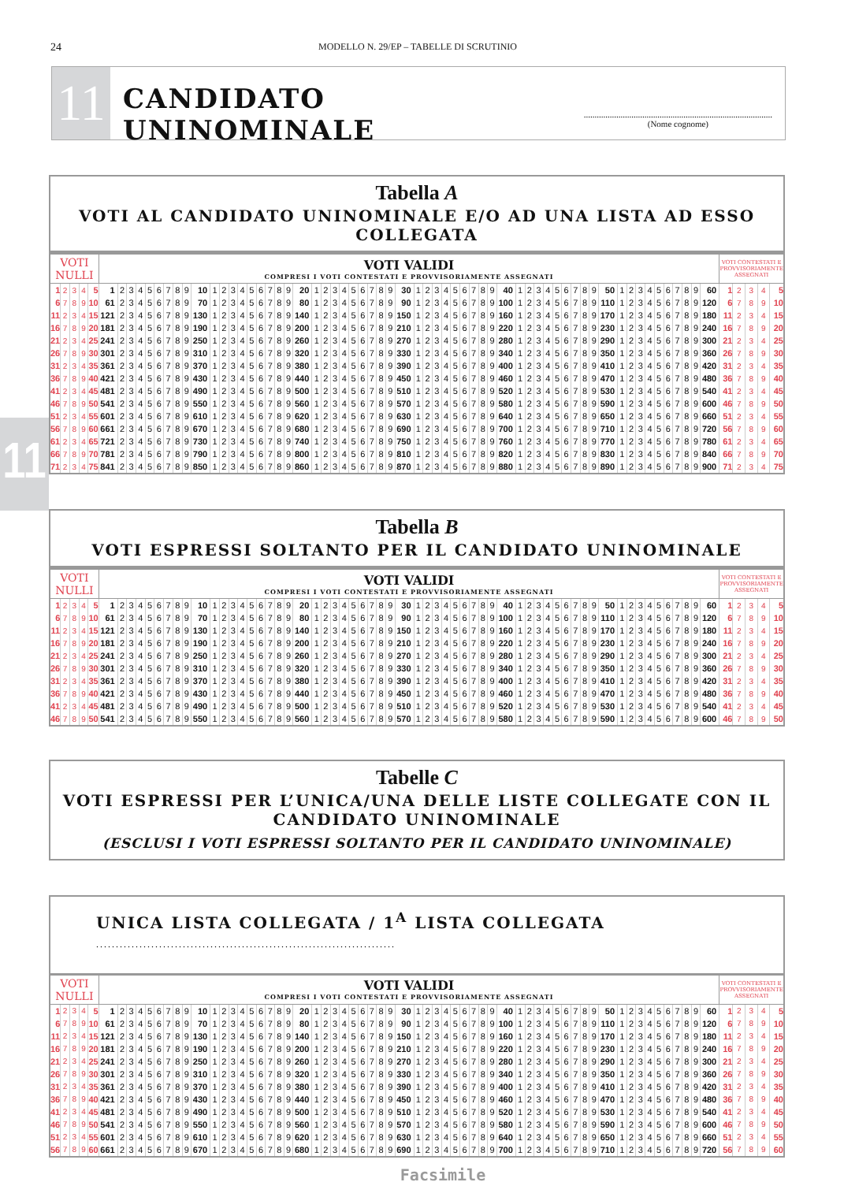24 MODELLO N. 29/EP – TABELLE DI SCRUTINIO
11
CANDIDATO UNINOMINALE .......................................................................................
(Nome cognome)
Tabella A
VOTI AL CANDIDATO UNINOMINALE E/O AD UNA LISTA AD ESSO COLLEGATA
| VOTI NULLI | | | | | VOTI VALIDI COMPRESI I VOTI CONTESTATI E PROVVISORIAMENTE ASSEGNATI | | | | | | | | | | | | | | | | | | | | | | | | | | | | | | | | | | | | | | | | | | | | | | | | | | | | | | | | | | | | VOTI CONTESTATI E PROVVISORIAMENTE ASSEGNATI | | | | |
| --- | --- | --- | --- | --- | --- | --- | --- | --- | --- | --- | --- | --- | --- | --- | --- | --- | --- | --- | --- | --- | --- | --- | --- | --- | --- | --- | --- | --- | --- | --- | --- | --- | --- | --- | --- | --- | --- | --- | --- | --- | --- | --- | --- | --- | --- | --- | --- | --- | --- | --- | --- | --- | --- | --- | --- | --- | --- | --- | --- | --- | --- | --- | --- | --- | --- | --- | --- | --- | --- |
| 1 | 2 | 3 | 4 | 5 | 1 | 2 | 3 | 4 | 5 | 6 | 7 | 8 | 9 | 10 | 1 | 2 | 3 | 4 | 5 | 6 | 7 | 8 | 9 | 20 | 1 | 2 | 3 | 4 | 5 | 6 | 7 | 8 | 9 | 30 | 1 | 2 | 3 | 4 | 5 | 6 | 7 | 8 | 9 | 40 | 1 | 2 | 3 | 4 | 5 | 6 | 7 | 8 | 9 | 50 | 1 | 2 | 3 | 4 | 5 | 6 | 7 | 8 | 9 | 60 | 1 | 2 | 3 | 4 | 5 |
| 6 | 7 | 8 | 9 | 10 | 61 | 2 | 3 | 4 | 5 | 6 | 7 | 8 | 9 | 70 | 1 | 2 | 3 | 4 | 5 | 6 | 7 | 8 | 9 | 80 | 1 | 2 | 3 | 4 | 5 | 6 | 7 | 8 | 9 | 90 | 1 | 2 | 3 | 4 | 5 | 6 | 7 | 8 | 9 | 100 | 1 | 2 | 3 | 4 | 5 | 6 | 7 | 8 | 9 | 110 | 1 | 2 | 3 | 4 | 5 | 6 | 7 | 8 | 9 | 120 | 6 | 7 | 8 | 9 | 10 |
| 11 | 2 | 3 | 4 | 15 | 121 | 2 | 3 | 4 | 5 | 6 | 7 | 8 | 9 | 130 | 1 | 2 | 3 | 4 | 5 | 6 | 7 | 8 | 9 | 140 | 1 | 2 | 3 | 4 | 5 | 6 | 7 | 8 | 9 | 150 | 1 | 2 | 3 | 4 | 5 | 6 | 7 | 8 | 9 | 160 | 1 | 2 | 3 | 4 | 5 | 6 | 7 | 8 | 9 | 170 | 1 | 2 | 3 | 4 | 5 | 6 | 7 | 8 | 9 | 180 | 11 | 2 | 3 | 4 | 15 |
| 16 | 7 | 8 | 9 | 20 | 181 | 2 | 3 | 4 | 5 | 6 | 7 | 8 | 9 | 190 | 1 | 2 | 3 | 4 | 5 | 6 | 7 | 8 | 9 | 200 | 1 | 2 | 3 | 4 | 5 | 6 | 7 | 8 | 9 | 210 | 1 | 2 | 3 | 4 | 5 | 6 | 7 | 8 | 9 | 220 | 1 | 2 | 3 | 4 | 5 | 6 | 7 | 8 | 9 | 230 | 1 | 2 | 3 | 4 | 5 | 6 | 7 | 8 | 9 | 240 | 16 | 7 | 8 | 9 | 20 |
| 21 | 2 | 3 | 4 | 25 | 241 | 2 | 3 | 4 | 5 | 6 | 7 | 8 | 9 | 250 | 1 | 2 | 3 | 4 | 5 | 6 | 7 | 8 | 9 | 260 | 1 | 2 | 3 | 4 | 5 | 6 | 7 | 8 | 9 | 270 | 1 | 2 | 3 | 4 | 5 | 6 | 7 | 8 | 9 | 280 | 1 | 2 | 3 | 4 | 5 | 6 | 7 | 8 | 9 | 290 | 1 | 2 | 3 | 4 | 5 | 6 | 7 | 8 | 9 | 300 | 21 | 2 | 3 | 4 | 25 |
| 26 | 7 | 8 | 9 | 30 | 301 | 2 | 3 | 4 | 5 | 6 | 7 | 8 | 9 | 310 | 1 | 2 | 3 | 4 | 5 | 6 | 7 | 8 | 9 | 320 | 1 | 2 | 3 | 4 | 5 | 6 | 7 | 8 | 9 | 330 | 1 | 2 | 3 | 4 | 5 | 6 | 7 | 8 | 9 | 340 | 1 | 2 | 3 | 4 | 5 | 6 | 7 | 8 | 9 | 350 | 1 | 2 | 3 | 4 | 5 | 6 | 7 | 8 | 9 | 360 | 26 | 7 | 8 | 9 | 30 |
| 31 | 2 | 3 | 4 | 35 | 361 | 2 | 3 | 4 | 5 | 6 | 7 | 8 | 9 | 370 | 1 | 2 | 3 | 4 | 5 | 6 | 7 | 8 | 9 | 380 | 1 | 2 | 3 | 4 | 5 | 6 | 7 | 8 | 9 | 390 | 1 | 2 | 3 | 4 | 5 | 6 | 7 | 8 | 9 | 400 | 1 | 2 | 3 | 4 | 5 | 6 | 7 | 8 | 9 | 410 | 1 | 2 | 3 | 4 | 5 | 6 | 7 | 8 | 9 | 420 | 31 | 2 | 3 | 4 | 35 |
| 36 | 7 | 8 | 9 | 40 | 421 | 2 | 3 | 4 | 5 | 6 | 7 | 8 | 9 | 430 | 1 | 2 | 3 | 4 | 5 | 6 | 7 | 8 | 9 | 440 | 1 | 2 | 3 | 4 | 5 | 6 | 7 | 8 | 9 | 450 | 1 | 2 | 3 | 4 | 5 | 6 | 7 | 8 | 9 | 460 | 1 | 2 | 3 | 4 | 5 | 6 | 7 | 8 | 9 | 470 | 1 | 2 | 3 | 4 | 5 | 6 | 7 | 8 | 9 | 480 | 36 | 7 | 8 | 9 | 40 |
| 41 | 2 | 3 | 4 | 45 | 481 | 2 | 3 | 4 | 5 | 6 | 7 | 8 | 9 | 490 | 1 | 2 | 3 | 4 | 5 | 6 | 7 | 8 | 9 | 500 | 1 | 2 | 3 | 4 | 5 | 6 | 7 | 8 | 9 | 510 | 1 | 2 | 3 | 4 | 5 | 6 | 7 | 8 | 9 | 520 | 1 | 2 | 3 | 4 | 5 | 6 | 7 | 8 | 9 | 530 | 1 | 2 | 3 | 4 | 5 | 6 | 7 | 8 | 9 | 540 | 41 | 2 | 3 | 4 | 45 |
| 46 | 7 | 8 | 9 | 50 | 541 | 2 | 3 | 4 | 5 | 6 | 7 | 8 | 9 | 550 | 1 | 2 | 3 | 4 | 5 | 6 | 7 | 8 | 9 | 560 | 1 | 2 | 3 | 4 | 5 | 6 | 7 | 8 | 9 | 570 | 1 | 2 | 3 | 4 | 5 | 6 | 7 | 8 | 9 | 580 | 1 | 2 | 3 | 4 | 5 | 6 | 7 | 8 | 9 | 590 | 1 | 2 | 3 | 4 | 5 | 6 | 7 | 8 | 9 | 600 | 46 | 7 | 8 | 9 | 50 |
| 51 | 2 | 3 | 4 | 55 | 601 | 2 | 3 | 4 | 5 | 6 | 7 | 8 | 9 | 610 | 1 | 2 | 3 | 4 | 5 | 6 | 7 | 8 | 9 | 620 | 1 | 2 | 3 | 4 | 5 | 6 | 7 | 8 | 9 | 630 | 1 | 2 | 3 | 4 | 5 | 6 | 7 | 8 | 9 | 640 | 1 | 2 | 3 | 4 | 5 | 6 | 7 | 8 | 9 | 650 | 1 | 2 | 3 | 4 | 5 | 6 | 7 | 8 | 9 | 660 | 51 | 2 | 3 | 4 | 55 |
| 56 | 7 | 8 | 9 | 60 | 661 | 2 | 3 | 4 | 5 | 6 | 7 | 8 | 9 | 670 | 1 | 2 | 3 | 4 | 5 | 6 | 7 | 8 | 9 | 680 | 1 | 2 | 3 | 4 | 5 | 6 | 7 | 8 | 9 | 690 | 1 | 2 | 3 | 4 | 5 | 6 | 7 | 8 | 9 | 700 | 1 | 2 | 3 | 4 | 5 | 6 | 7 | 8 | 9 | 710 | 1 | 2 | 3 | 4 | 5 | 6 | 7 | 8 | 9 | 720 | 56 | 7 | 8 | 9 | 60 |
| 61 | 2 | 3 | 4 | 65 | 721 | 2 | 3 | 4 | 5 | 6 | 7 | 8 | 9 | 730 | 1 | 2 | 3 | 4 | 5 | 6 | 7 | 8 | 9 | 740 | 1 | 2 | 3 | 4 | 5 | 6 | 7 | 8 | 9 | 750 | 1 | 2 | 3 | 4 | 5 | 6 | 7 | 8 | 9 | 760 | 1 | 2 | 3 | 4 | 5 | 6 | 7 | 8 | 9 | 770 | 1 | 2 | 3 | 4 | 5 | 6 | 7 | 8 | 9 | 780 | 61 | 2 | 3 | 4 | 65 |
| 66 | 7 | 8 | 9 | 70 | 781 | 2 | 3 | 4 | 5 | 6 | 7 | 8 | 9 | 790 | 1 | 2 | 3 | 4 | 5 | 6 | 7 | 8 | 9 | 800 | 1 | 2 | 3 | 4 | 5 | 6 | 7 | 8 | 9 | 810 | 1 | 2 | 3 | 4 | 5 | 6 | 7 | 8 | 9 | 820 | 1 | 2 | 3 | 4 | 5 | 6 | 7 | 8 | 9 | 830 | 1 | 2 | 3 | 4 | 5 | 6 | 7 | 8 | 9 | 840 | 66 | 7 | 8 | 9 | 70 |
| 71 | 2 | 3 | 4 | 75 | 841 | 2 | 3 | 4 | 5 | 6 | 7 | 8 | 9 | 850 | 1 | 2 | 3 | 4 | 5 | 6 | 7 | 8 | 9 | 860 | 1 | 2 | 3 | 4 | 5 | 6 | 7 | 8 | 9 | 870 | 1 | 2 | 3 | 4 | 5 | 6 | 7 | 8 | 9 | 880 | 1 | 2 | 3 | 4 | 5 | 6 | 7 | 8 | 9 | 890 | 1 | 2 | 3 | 4 | 5 | 6 | 7 | 8 | 9 | 900 | 71 | 2 | 3 | 4 | 75 |
Tabella B
VOTI ESPRESSI SOLTANTO PER IL CANDIDATO UNINOMINALE
| VOTI NULLI | | | | | VOTI VALIDI COMPRESI I VOTI CONTESTATI E PROVVISORIAMENTE ASSEGNATI | | | | | | | | | | | | | | | | | | | | | | | | | | | | | | | | | | | | | | | | | | | | | | | | | | | | | | | | | | | | VOTI CONTESTATI E PROVVISORIAMENTE ASSEGNATI | | | | |
| --- | --- | --- | --- | --- | --- | --- | --- | --- | --- | --- | --- | --- | --- | --- | --- | --- | --- | --- | --- | --- | --- | --- | --- | --- | --- | --- | --- | --- | --- | --- | --- | --- | --- | --- | --- | --- | --- | --- | --- | --- | --- | --- | --- | --- | --- | --- | --- | --- | --- | --- | --- | --- | --- | --- | --- | --- | --- | --- | --- | --- | --- | --- | --- | --- | --- | --- | --- | --- | --- |
| 1 | 2 | 3 | 4 | 5 | 1 | 2 | 3 | 4 | 5 | 6 | 7 | 8 | 9 | 10 | 1 | 2 | 3 | 4 | 5 | 6 | 7 | 8 | 9 | 20 | 1 | 2 | 3 | 4 | 5 | 6 | 7 | 8 | 9 | 30 | 1 | 2 | 3 | 4 | 5 | 6 | 7 | 8 | 9 | 40 | 1 | 2 | 3 | 4 | 5 | 6 | 7 | 8 | 9 | 50 | 1 | 2 | 3 | 4 | 5 | 6 | 7 | 8 | 9 | 60 | 1 | 2 | 3 | 4 | 5 |
| 6 | 7 | 8 | 9 | 10 | 61 | 2 | 3 | 4 | 5 | 6 | 7 | 8 | 9 | 70 | 1 | 2 | 3 | 4 | 5 | 6 | 7 | 8 | 9 | 80 | 1 | 2 | 3 | 4 | 5 | 6 | 7 | 8 | 9 | 90 | 1 | 2 | 3 | 4 | 5 | 6 | 7 | 8 | 9 | 100 | 1 | 2 | 3 | 4 | 5 | 6 | 7 | 8 | 9 | 110 | 1 | 2 | 3 | 4 | 5 | 6 | 7 | 8 | 9 | 120 | 6 | 7 | 8 | 9 | 10 |
| 11 | 2 | 3 | 4 | 15 | 121 | 2 | 3 | 4 | 5 | 6 | 7 | 8 | 9 | 130 | 1 | 2 | 3 | 4 | 5 | 6 | 7 | 8 | 9 | 140 | 1 | 2 | 3 | 4 | 5 | 6 | 7 | 8 | 9 | 150 | 1 | 2 | 3 | 4 | 5 | 6 | 7 | 8 | 9 | 160 | 1 | 2 | 3 | 4 | 5 | 6 | 7 | 8 | 9 | 170 | 1 | 2 | 3 | 4 | 5 | 6 | 7 | 8 | 9 | 180 | 11 | 2 | 3 | 4 | 15 |
| 16 | 7 | 8 | 9 | 20 | 181 | 2 | 3 | 4 | 5 | 6 | 7 | 8 | 9 | 190 | 1 | 2 | 3 | 4 | 5 | 6 | 7 | 8 | 9 | 200 | 1 | 2 | 3 | 4 | 5 | 6 | 7 | 8 | 9 | 210 | 1 | 2 | 3 | 4 | 5 | 6 | 7 | 8 | 9 | 220 | 1 | 2 | 3 | 4 | 5 | 6 | 7 | 8 | 9 | 230 | 1 | 2 | 3 | 4 | 5 | 6 | 7 | 8 | 9 | 240 | 16 | 7 | 8 | 9 | 20 |
| 21 | 2 | 3 | 4 | 25 | 241 | 2 | 3 | 4 | 5 | 6 | 7 | 8 | 9 | 250 | 1 | 2 | 3 | 4 | 5 | 6 | 7 | 8 | 9 | 260 | 1 | 2 | 3 | 4 | 5 | 6 | 7 | 8 | 9 | 270 | 1 | 2 | 3 | 4 | 5 | 6 | 7 | 8 | 9 | 280 | 1 | 2 | 3 | 4 | 5 | 6 | 7 | 8 | 9 | 290 | 1 | 2 | 3 | 4 | 5 | 6 | 7 | 8 | 9 | 300 | 21 | 2 | 3 | 4 | 25 |
| 26 | 7 | 8 | 9 | 30 | 301 | 2 | 3 | 4 | 5 | 6 | 7 | 8 | 9 | 310 | 1 | 2 | 3 | 4 | 5 | 6 | 7 | 8 | 9 | 320 | 1 | 2 | 3 | 4 | 5 | 6 | 7 | 8 | 9 | 330 | 1 | 2 | 3 | 4 | 5 | 6 | 7 | 8 | 9 | 340 | 1 | 2 | 3 | 4 | 5 | 6 | 7 | 8 | 9 | 350 | 1 | 2 | 3 | 4 | 5 | 6 | 7 | 8 | 9 | 360 | 26 | 7 | 8 | 9 | 30 |
| 31 | 2 | 3 | 4 | 35 | 361 | 2 | 3 | 4 | 5 | 6 | 7 | 8 | 9 | 370 | 1 | 2 | 3 | 4 | 5 | 6 | 7 | 8 | 9 | 380 | 1 | 2 | 3 | 4 | 5 | 6 | 7 | 8 | 9 | 390 | 1 | 2 | 3 | 4 | 5 | 6 | 7 | 8 | 9 | 400 | 1 | 2 | 3 | 4 | 5 | 6 | 7 | 8 | 9 | 410 | 1 | 2 | 3 | 4 | 5 | 6 | 7 | 8 | 9 | 420 | 31 | 2 | 3 | 4 | 35 |
| 36 | 7 | 8 | 9 | 40 | 421 | 2 | 3 | 4 | 5 | 6 | 7 | 8 | 9 | 430 | 1 | 2 | 3 | 4 | 5 | 6 | 7 | 8 | 9 | 440 | 1 | 2 | 3 | 4 | 5 | 6 | 7 | 8 | 9 | 450 | 1 | 2 | 3 | 4 | 5 | 6 | 7 | 8 | 9 | 460 | 1 | 2 | 3 | 4 | 5 | 6 | 7 | 8 | 9 | 470 | 1 | 2 | 3 | 4 | 5 | 6 | 7 | 8 | 9 | 480 | 36 | 7 | 8 | 9 | 40 |
| 41 | 2 | 3 | 4 | 45 | 481 | 2 | 3 | 4 | 5 | 6 | 7 | 8 | 9 | 490 | 1 | 2 | 3 | 4 | 5 | 6 | 7 | 8 | 9 | 500 | 1 | 2 | 3 | 4 | 5 | 6 | 7 | 8 | 9 | 510 | 1 | 2 | 3 | 4 | 5 | 6 | 7 | 8 | 9 | 520 | 1 | 2 | 3 | 4 | 5 | 6 | 7 | 8 | 9 | 530 | 1 | 2 | 3 | 4 | 5 | 6 | 7 | 8 | 9 | 540 | 41 | 2 | 3 | 4 | 45 |
| 46 | 7 | 8 | 9 | 50 | 541 | 2 | 3 | 4 | 5 | 6 | 7 | 8 | 9 | 550 | 1 | 2 | 3 | 4 | 5 | 6 | 7 | 8 | 9 | 560 | 1 | 2 | 3 | 4 | 5 | 6 | 7 | 8 | 9 | 570 | 1 | 2 | 3 | 4 | 5 | 6 | 7 | 8 | 9 | 580 | 1 | 2 | 3 | 4 | 5 | 6 | 7 | 8 | 9 | 590 | 1 | 2 | 3 | 4 | 5 | 6 | 7 | 8 | 9 | 600 | 46 | 7 | 8 | 9 | 50 |
Tabelle C
VOTI ESPRESSI PER L’UNICA/UNA DELLE LISTE COLLEGATE CON IL CANDIDATO UNINOMINALE
(ESCLUSI I VOTI ESPRESSI SOLTANTO PER IL CANDIDATO UNINOMINALE)
UNICA LISTA COLLEGATA / 1<sup>A</sup> LISTA COLLEGATA ............................................................................
| VOTI NULLI | | | | | VOTI VALIDI COMPRESI I VOTI CONTESTATI E PROVVISORIAMENTE ASSEGNATI | | | | | | | | | | | | | | | | | | | | | | | | | | | | | | | | | | | | | | | | | | | | | | | | | | | | | | | | | | | | VOTI CONTESTATI E PROVVISORIAMENTE ASSEGNATI | | | | |
| --- | --- | --- | --- | --- | --- | --- | --- | --- | --- | --- | --- | --- | --- | --- | --- | --- | --- | --- | --- | --- | --- | --- | --- | --- | --- | --- | --- | --- | --- | --- | --- | --- | --- | --- | --- | --- | --- | --- | --- | --- | --- | --- | --- | --- | --- | --- | --- | --- | --- | --- | --- | --- | --- | --- | --- | --- | --- | --- | --- | --- | --- | --- | --- | --- | --- | --- | --- | --- | --- |
| 1 | 2 | 3 | 4 | 5 | 1 | 2 | 3 | 4 | 5 | 6 | 7 | 8 | 9 | 10 | 1 | 2 | 3 | 4 | 5 | 6 | 7 | 8 | 9 | 20 | 1 | 2 | 3 | 4 | 5 | 6 | 7 | 8 | 9 | 30 | 1 | 2 | 3 | 4 | 5 | 6 | 7 | 8 | 9 | 40 | 1 | 2 | 3 | 4 | 5 | 6 | 7 | 8 | 9 | 50 | 1 | 2 | 3 | 4 | 5 | 6 | 7 | 8 | 9 | 60 | 1 | 2 | 3 | 4 | 5 |
| 6 | 7 | 8 | 9 | 10 | 61 | 2 | 3 | 4 | 5 | 6 | 7 | 8 | 9 | 70 | 1 | 2 | 3 | 4 | 5 | 6 | 7 | 8 | 9 | 80 | 1 | 2 | 3 | 4 | 5 | 6 | 7 | 8 | 9 | 90 | 1 | 2 | 3 | 4 | 5 | 6 | 7 | 8 | 9 | 100 | 1 | 2 | 3 | 4 | 5 | 6 | 7 | 8 | 9 | 110 | 1 | 2 | 3 | 4 | 5 | 6 | 7 | 8 | 9 | 120 | 6 | 7 | 8 | 9 | 10 |
| 11 | 2 | 3 | 4 | 15 | 121 | 2 | 3 | 4 | 5 | 6 | 7 | 8 | 9 | 130 | 1 | 2 | 3 | 4 | 5 | 6 | 7 | 8 | 9 | 140 | 1 | 2 | 3 | 4 | 5 | 6 | 7 | 8 | 9 | 150 | 1 | 2 | 3 | 4 | 5 | 6 | 7 | 8 | 9 | 160 | 1 | 2 | 3 | 4 | 5 | 6 | 7 | 8 | 9 | 170 | 1 | 2 | 3 | 4 | 5 | 6 | 7 | 8 | 9 | 180 | 11 | 2 | 3 | 4 | 15 |
| 16 | 7 | 8 | 9 | 20 | 181 | 2 | 3 | 4 | 5 | 6 | 7 | 8 | 9 | 190 | 1 | 2 | 3 | 4 | 5 | 6 | 7 | 8 | 9 | 200 | 1 | 2 | 3 | 4 | 5 | 6 | 7 | 8 | 9 | 210 | 1 | 2 | 3 | 4 | 5 | 6 | 7 | 8 | 9 | 220 | 1 | 2 | 3 | 4 | 5 | 6 | 7 | 8 | 9 | 230 | 1 | 2 | 3 | 4 | 5 | 6 | 7 | 8 | 9 | 240 | 16 | 7 | 8 | 9 | 20 |
| 21 | 2 | 3 | 4 | 25 | 241 | 2 | 3 | 4 | 5 | 6 | 7 | 8 | 9 | 250 | 1 | 2 | 3 | 4 | 5 | 6 | 7 | 8 | 9 | 260 | 1 | 2 | 3 | 4 | 5 | 6 | 7 | 8 | 9 | 270 | 1 | 2 | 3 | 4 | 5 | 6 | 7 | 8 | 9 | 280 | 1 | 2 | 3 | 4 | 5 | 6 | 7 | 8 | 9 | 290 | 1 | 2 | 3 | 4 | 5 | 6 | 7 | 8 | 9 | 300 | 21 | 2 | 3 | 4 | 25 |
| 26 | 7 | 8 | 9 | 30 | 301 | 2 | 3 | 4 | 5 | 6 | 7 | 8 | 9 | 310 | 1 | 2 | 3 | 4 | 5 | 6 | 7 | 8 | 9 | 320 | 1 | 2 | 3 | 4 | 5 | 6 | 7 | 8 | 9 | 330 | 1 | 2 | 3 | 4 | 5 | 6 | 7 | 8 | 9 | 340 | 1 | 2 | 3 | 4 | 5 | 6 | 7 | 8 | 9 | 350 | 1 | 2 | 3 | 4 | 5 | 6 | 7 | 8 | 9 | 360 | 26 | 7 | 8 | 9 | 30 |
| 31 | 2 | 3 | 4 | 35 | 361 | 2 | 3 | 4 | 5 | 6 | 7 | 8 | 9 | 370 | 1 | 2 | 3 | 4 | 5 | 6 | 7 | 8 | 9 | 380 | 1 | 2 | 3 | 4 | 5 | 6 | 7 | 8 | 9 | 390 | 1 | 2 | 3 | 4 | 5 | 6 | 7 | 8 | 9 | 400 | 1 | 2 | 3 | 4 | 5 | 6 | 7 | 8 | 9 | 410 | 1 | 2 | 3 | 4 | 5 | 6 | 7 | 8 | 9 | 420 | 31 | 2 | 3 | 4 | 35 |
| 36 | 7 | 8 | 9 | 40 | 421 | 2 | 3 | 4 | 5 | 6 | 7 | 8 | 9 | 430 | 1 | 2 | 3 | 4 | 5 | 6 | 7 | 8 | 9 | 440 | 1 | 2 | 3 | 4 | 5 | 6 | 7 | 8 | 9 | 450 | 1 | 2 | 3 | 4 | 5 | 6 | 7 | 8 | 9 | 460 | 1 | 2 | 3 | 4 | 5 | 6 | 7 | 8 | 9 | 470 | 1 | 2 | 3 | 4 | 5 | 6 | 7 | 8 | 9 | 480 | 36 | 7 | 8 | 9 | 40 |
| 41 | 2 | 3 | 4 | 45 | 481 | 2 | 3 | 4 | 5 | 6 | 7 | 8 | 9 | 490 | 1 | 2 | 3 | 4 | 5 | 6 | 7 | 8 | 9 | 500 | 1 | 2 | 3 | 4 | 5 | 6 | 7 | 8 | 9 | 510 | 1 | 2 | 3 | 4 | 5 | 6 | 7 | 8 | 9 | 520 | 1 | 2 | 3 | 4 | 5 | 6 | 7 | 8 | 9 | 530 | 1 | 2 | 3 | 4 | 5 | 6 | 7 | 8 | 9 | 540 | 41 | 2 | 3 | 4 | 45 |
| 46 | 7 | 8 | 9 | 50 | 541 | 2 | 3 | 4 | 5 | 6 | 7 | 8 | 9 | 550 | 1 | 2 | 3 | 4 | 5 | 6 | 7 | 8 | 9 | 560 | 1 | 2 | 3 | 4 | 5 | 6 | 7 | 8 | 9 | 570 | 1 | 2 | 3 | 4 | 5 | 6 | 7 | 8 | 9 | 580 | 1 | 2 | 3 | 4 | 5 | 6 | 7 | 8 | 9 | 590 | 1 | 2 | 3 | 4 | 5 | 6 | 7 | 8 | 9 | 600 | 46 | 7 | 8 | 9 | 50 |
| 51 | 2 | 3 | 4 | 55 | 601 | 2 | 3 | 4 | 5 | 6 | 7 | 8 | 9 | 610 | 1 | 2 | 3 | 4 | 5 | 6 | 7 | 8 | 9 | 620 | 1 | 2 | 3 | 4 | 5 | 6 | 7 | 8 | 9 | 630 | 1 | 2 | 3 | 4 | 5 | 6 | 7 | 8 | 9 | 640 | 1 | 2 | 3 | 4 | 5 | 6 | 7 | 8 | 9 | 650 | 1 | 2 | 3 | 4 | 5 | 6 | 7 | 8 | 9 | 660 | 51 | 2 | 3 | 4 | 55 |
| 56 | 7 | 8 | 9 | 60 | 661 | 2 | 3 | 4 | 5 | 6 | 7 | 8 | 9 | 670 | 1 | 2 | 3 | 4 | 5 | 6 | 7 | 8 | 9 | 680 | 1 | 2 | 3 | 4 | 5 | 6 | 7 | 8 | 9 | 690 | 1 | 2 | 3 | 4 | 5 | 6 | 7 | 8 | 9 | 700 | 1 | 2 | 3 | 4 | 5 | 6 | 7 | 8 | 9 | 710 | 1 | 2 | 3 | 4 | 5 | 6 | 7 | 8 | 9 | 720 | 56 | 7 | 8 | 9 | 60 |
Facsimile
11